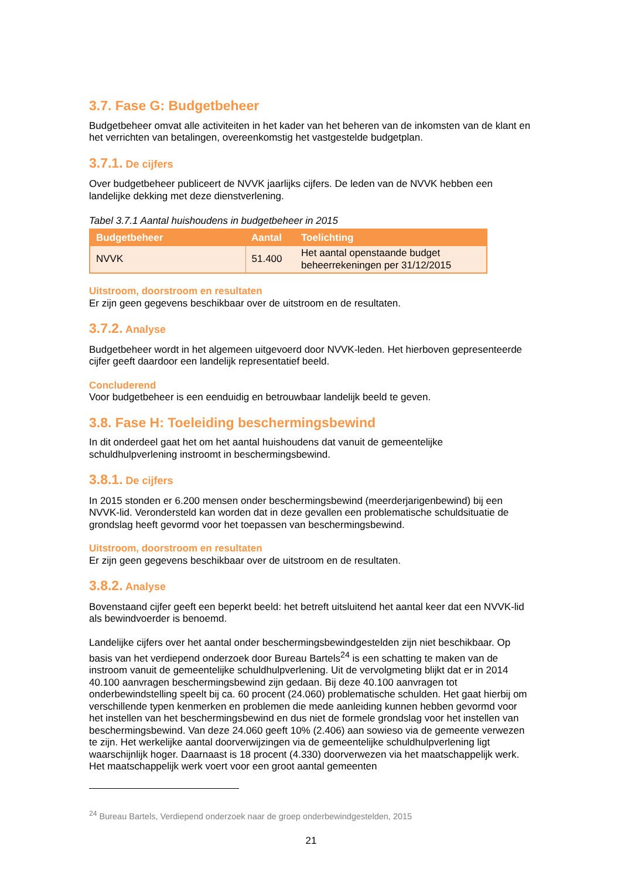3.7. Fase G: Budgetbeheer
Budgetbeheer omvat alle activiteiten in het kader van het beheren van de inkomsten van de klant en het verrichten van betalingen, overeenkomstig het vastgestelde budgetplan.
3.7.1. De cijfers
Over budgetbeheer publiceert de NVVK jaarlijks cijfers. De leden van de NVVK hebben een landelijke dekking met deze dienstverlening.
Tabel 3.7.1 Aantal huishoudens in budgetbeheer in 2015
| Budgetbeheer | Aantal | Toelichting |
| --- | --- | --- |
| NVVK | 51.400 | Het aantal openstaande budget beheerrekeningen per 31/12/2015 |
Uitstroom, doorstroom en resultaten
Er zijn geen gegevens beschikbaar over de uitstroom en de resultaten.
3.7.2. Analyse
Budgetbeheer wordt in het algemeen uitgevoerd door NVVK-leden. Het hierboven gepresenteerde cijfer geeft daardoor een landelijk representatief beeld.
Concluderend
Voor budgetbeheer is een eenduidig en betrouwbaar landelijk beeld te geven.
3.8. Fase H: Toeleiding beschermingsbewind
In dit onderdeel gaat het om het aantal huishoudens dat vanuit de gemeentelijke schuldhulpverlening instroomt in beschermingsbewind.
3.8.1. De cijfers
In 2015 stonden er 6.200 mensen onder beschermingsbewind (meerderjarigenbewind) bij een NVVK-lid. Verondersteld kan worden dat in deze gevallen een problematische schuldsituatie de grondslag heeft gevormd voor het toepassen van beschermingsbewind.
Uitstroom, doorstroom en resultaten
Er zijn geen gegevens beschikbaar over de uitstroom en de resultaten.
3.8.2. Analyse
Bovenstaand cijfer geeft een beperkt beeld: het betreft uitsluitend het aantal keer dat een NVVK-lid als bewindvoerder is benoemd.
Landelijke cijfers over het aantal onder beschermingsbewindgestelden zijn niet beschikbaar. Op basis van het verdiepend onderzoek door Bureau Bartels<sup>24</sup> is een schatting te maken van de instroom vanuit de gemeentelijke schuldhulpverlening. Uit de vervolgmeting blijkt dat er in 2014 40.100 aanvragen beschermingsbewind zijn gedaan. Bij deze 40.100 aanvragen tot onderbewindstelling speelt bij ca. 60 procent (24.060) problematische schulden. Het gaat hierbij om verschillende typen kenmerken en problemen die mede aanleiding kunnen hebben gevormd voor het instellen van het beschermingsbewind en dus niet de formele grondslag voor het instellen van beschermingsbewind. Van deze 24.060 geeft 10% (2.406) aan sowieso via de gemeente verwezen te zijn. Het werkelijke aantal doorverwijzingen via de gemeentelijke schuldhulpverlening ligt waarschijnlijk hoger. Daarnaast is 18 procent (4.330) doorverwezen via het maatschappelijk werk. Het maatschappelijk werk voert voor een groot aantal gemeenten
<sup>24</sup> Bureau Bartels, Verdiepend onderzoek naar de groep onderbewindgestelden, 2015
21